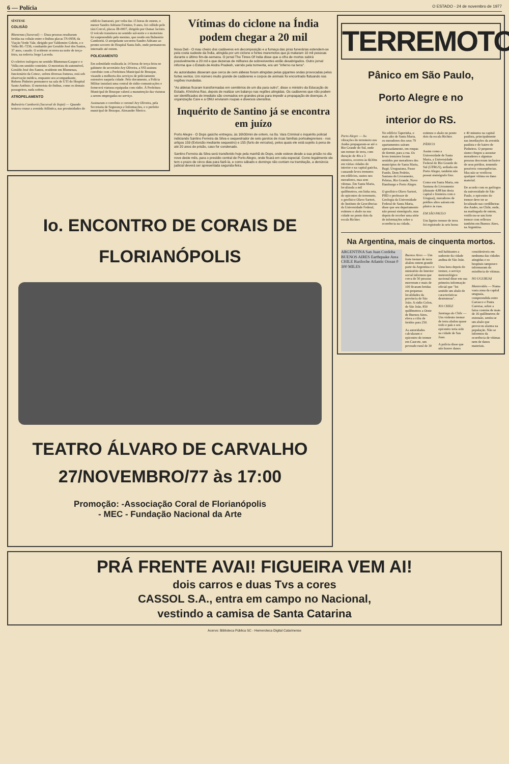6 — Polícia O ESTADO - 24 de novembro de 1977
SÍNTESE
COLISÃO
Blumenau (Sucursal) — Duas pessoas resultaram feridas na colisão entre o ônibus placas TS-0958, da Viação Verde Vale, dirigido por Valdomiro Cobrin, e o Volks BL-7236, conduzido por Geraldo José dos Santos, 37 anos, casado. O acidente ocorreu na noite de terça-feira, na rodovia Jorge Lacerda.
O coletivo trafegava no sentido Blumenau-Gaspar e o Volks em sentido contrário. O motorista do automóvel, Geraldo José dos Santos, residente em Blumenau, funcionário da Cotesc, sofreu diversas fraturas, está sob observação médica, enquanto seu acompanhante, Rubens Pinheiro permanece na sala de UTI do Hospital Santo Antônio. O motorista do ônibus, como os demais passageiros, nada sofreu.
ATROPELAMENTO
Balneário Camboriú (Sucursal de Itajaí) — Quando tentava cruzar a avenida Atlântica, nas proximidades do edifício Itamarati, por volta das 15 horas de ontem, o menor Sandro Adriano Firmino, 9 anos, foi colhido pelo táxi Corcel, placas JB-0007, dirigido por Osmar Jacinto. O veículo transitava no sentido sul-norte e o motorista foi surpreendido pelo menino, que reside em Balneário Camboriú. O atropelante socorreu Sandro Adriano ao pronto socorro do Hospital Santa Inês, onde permaneceu internado até ontem.
POLICIAMENTO
Em solenidade realizada às 14 horas de terça-feira no gabinete do secretário Ary Oliveira, a SSI assinou convênio com a Prefeitura Municipal de Brusque, visando a melhoria dos serviços de policiamento ostensivo naquela cidade. Pelo documento, a Polícia Militar instalará uma central de rádio-comunicações e fornecerá viaturas equipadas com rádio. À Prefeitura Municipal de Brusque caberá a manutenção das viaturas a serem empregadas no serviço.
Assinaram o convênio o coronel Ary Oliveira, pela Secretaria de Segurança e Informações, e o prefeito municipal de Brusque, Alexandre Merico.
Vítimas do ciclone na Índia podem chegar a 20 mil
Nova Deli - O mau cheiro dos cadáveres em decomposição e a fumaça das piras funerárias estendem-se pela costa sudeste da Índia, atingida por um ciclone e fortes maremotos que já mataram 10 mil pessoas durante o último fim-de-semana. O jornal The Times Of India disse que a cifra de mortos subirá possivelmente a 20 mil e que dezenas de milhares de sobreviventes estão desabrigados. Outro jornal informa que o Estado de Andra Pradesh, varrido pela tormenta, era um "inferno na terra".
As autoridades disseram que cerca de cem aldeias foram atingidas pelas gigantes ondas provocadas pelos fortes ventos. Um número muito grande de cadáveres e corpos de animais foi encontrado flutuando nas regiões inundadas.
"As aldeias ficaram transformadas em cemitérios de um dia para outro", disse o ministro da Educação do Estado, Khrishna Rao, depois de realizar um balanço nas regiões atingidas. Os cadáveres que não podem ser identificados de imediato são cremados em grandes piras para impedir a propagação de doenças. A organização Care e a ONU enviaram roupas e diversos utensílios.
Inquérito de Santino já se encontra em juízo
Porto Alegre - O Dops gaúcho entregou, às 16h30min de ontem, na 8a. Vara Criminal o inquérito policial indiciando Santino Ferreira da Silva-o sequestrador de seis garotos de ricas famílias portoalegrenses - nos artigos 159 (Extorsão mediante sequestro) e 155 (furto de veículos), pelos quais ele está sujeito à pena de até 20 anos de prisão, caso for condenado.
Santino Ferreira da Silva será transferido hoje pela manhã do Dops, onde esteve desde a sua prisão no dia nove deste mês, para o presídio central de Porto Alegre, onde ficará em cela especial. Como legalmente ele tem o prazo de cinco dias para fazê-la, e como sábado e domingo não contam na tramitação, a denúncia judicial deverá ser apresentada segunda-feira.
Io. ENCONTRO DE CORAIS DE
FLORIANÓPOLIS
TEATRO ÁLVARO DE CARVALHO
27/NOVEMBRO/77 às 17:00
Promoção: -Associação Coral de Florianópolis
- MEC - Fundação Nacional da Arte
TERREMOTO
Pânico em São Paulo,
Porto Alegre e no
interior do RS.
Porto Alegre — As vibrações do terremoto nos Andes propagaram-se até o Rio Grande do Sul, onde um tremor de terra, com duração de 40s a 3 minutos, ocorreu às 6h30m em várias cidades do interior e na capital gaúcha, causando leves tremores em edifícios, sustos nos moradores, mas sem vítimas. Em Santa Maria, localizada a mil quilômetros, em linha reta, do epicentro do terremoto, o geofísico Olavo Sartori, do Instituto de Geociências da Universidade Federal, estimou o abalo na sua cidade no ponto dois da escala Richter.
No edifício Taperinha, o mais alto de Santa Maria, os moradores dos seus 79 apartamentos saíram apressadamente, em roupas de dormir, para a rua. Os leves tremores foram sentidos por moradores dos municípios de Santa Maria, Bagé, Uruguaiana, Passo Fundo, Dom Pedrito, Santana do Livramento, Pelotas, Rio Grande, Novo Hamburgo e Porto Alegre.
O geofísico Olavo Sartori, PHD e professor de Geologia da Universidade Federal de Santa Maria, disse que seu departamento não possui sismógrafo, mas depois de receber uma série de informações sobre a ocorrência na cidade, estimou o abalo no ponto dois da escala Richter.
PÂNICO
Assim como a Universidade de Santa Maria, a Universidade Federal do Rio Grande do Sul (UFRGS), sediada em Porto Alegre, também não possui sismógrafo fixo.
Como em Santa Maria, em Santana do Livramento (distante 4,88 km desta capital e fronteira com o Uruguai), moradores de prédios altos saíram em pânico às ruas.
EM SÃO PAULO
Um ligeiro tremor de terra foi registrado às seis horas e 40 minutos na capital paulista, principalmente nas imediações da avenida paulista e do bairro de Pinheiros. O pequeno sismo chegou a assustar moradores e algumas pessoas desceram inclusive de seus prédios, temendo possíveis consequências. Mas não se verificou qualquer vítima ou dano material.
De acordo com os geólogos da universidade de São Paulo, o epicentro do tremor deve ter se localizado nas cordilheiras dos Andes, no Chile, onde, na madrugada de ontem, verificou-se um forte tremor com reflexos também em Buenos Aires, na Argentina.
Na Argentina, mais de cinquenta mortos.
ARGENTINA San Juan Cordoba BUENOS AIRES Earthquake Area CHILE Bariloche Atlantic Ocean 0 300 MILES
Buenos Aires — Um forte tremor de terra abalou ontem grande parte da Argentina e o ministério do Interior social informou que cerca de 50 pessoas morreram e mais de 100 ficaram feridas em pequenas localidades da província de São João. A rádio Colon, de São João, 850 quilômetros a Oeste de Buenos Aires, eleva a cifra de feridos para 250.
As autoridades calcularam o epicentro do tremor em Caucete, um povoado rural de 30 mil habitantes a sudoeste da cidade andina de São João.
Uma hora depois do tremor, o serviço meteorológico nacional disse em sua primeira informação oficial que "foi sentido um abalo de características destrutoras".
NO CHILE
Santiago do Chile — Um violento tremor de terra abalou quase todo o país e seu epicentro teria sido na cidade de San Juan.
A polícia disse que não houve danos consideráveis em nenhuma das cidades atingidas e os hospitais tampouco informaram da existência de vítimas.
NO UGURUAI
Montevidéu — Numa vasta zona da capital uruguaia, compreendida entre Carrasco e Punta Carretas, sobre a faixa costeira de mais de 16 quilômetros de extensão, sentiu-se um abalo que provocou alarma na população. Não se informou da ocorrência de vítimas nem de danos materiais.
PRÁ FRENTE AVAI! FIGUEIRA VEM AI!
dois carros e duas Tvs a cores
CASSOL S.A., entra em campo no Nacional,
vestindo a camisa de Santa Catarina
Acervo: Biblioteca Pública SC - Hemeroteca Digital Catarinense